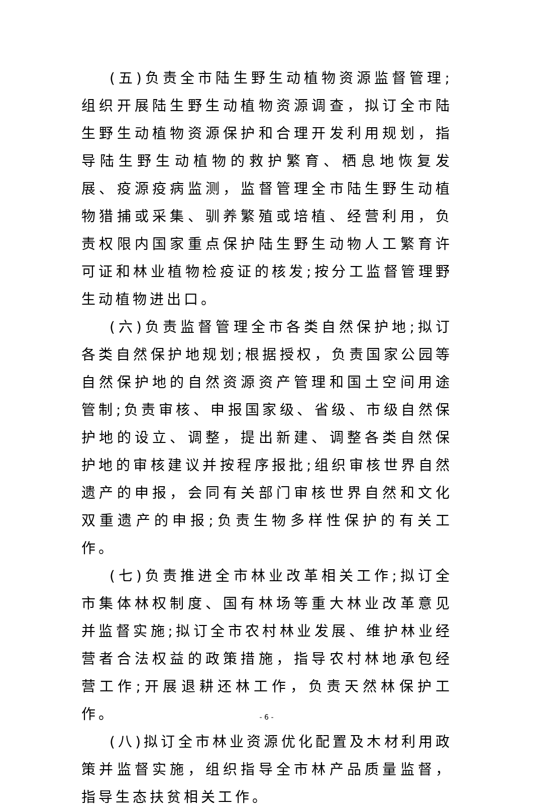(五)负责全市陆生野生动植物资源监督管理;组织开展陆生野生动植物资源调查，拟订全市陆生野生动植物资源保护和合理开发利用规划，指导陆生野生动植物的救护繁育、栖息地恢复发展、疫源疫病监测，监督管理全市陆生野生动植物猎捕或采集、驯养繁殖或培植、经营利用，负责权限内国家重点保护陆生野生动物人工繁育许可证和林业植物检疫证的核发;按分工监督管理野生动植物进出口。
(六)负责监督管理全市各类自然保护地;拟订各类自然保护地规划;根据授权，负责国家公园等自然保护地的自然资源资产管理和国土空间用途管制;负责审核、申报国家级、省级、市级自然保护地的设立、调整，提出新建、调整各类自然保护地的审核建议并按程序报批;组织审核世界自然遗产的申报，会同有关部门审核世界自然和文化双重遗产的申报;负责生物多样性保护的有关工作。
(七)负责推进全市林业改革相关工作;拟订全市集体林权制度、国有林场等重大林业改革意见并监督实施;拟订全市农村林业发展、维护林业经营者合法权益的政策措施，指导农村林地承包经营工作;开展退耕还林工作，负责天然林保护工作。
(八)拟订全市林业资源优化配置及木材利用政策并监督实施，组织指导全市林产品质量监督，指导生态扶贫相关工作。
- 6 -